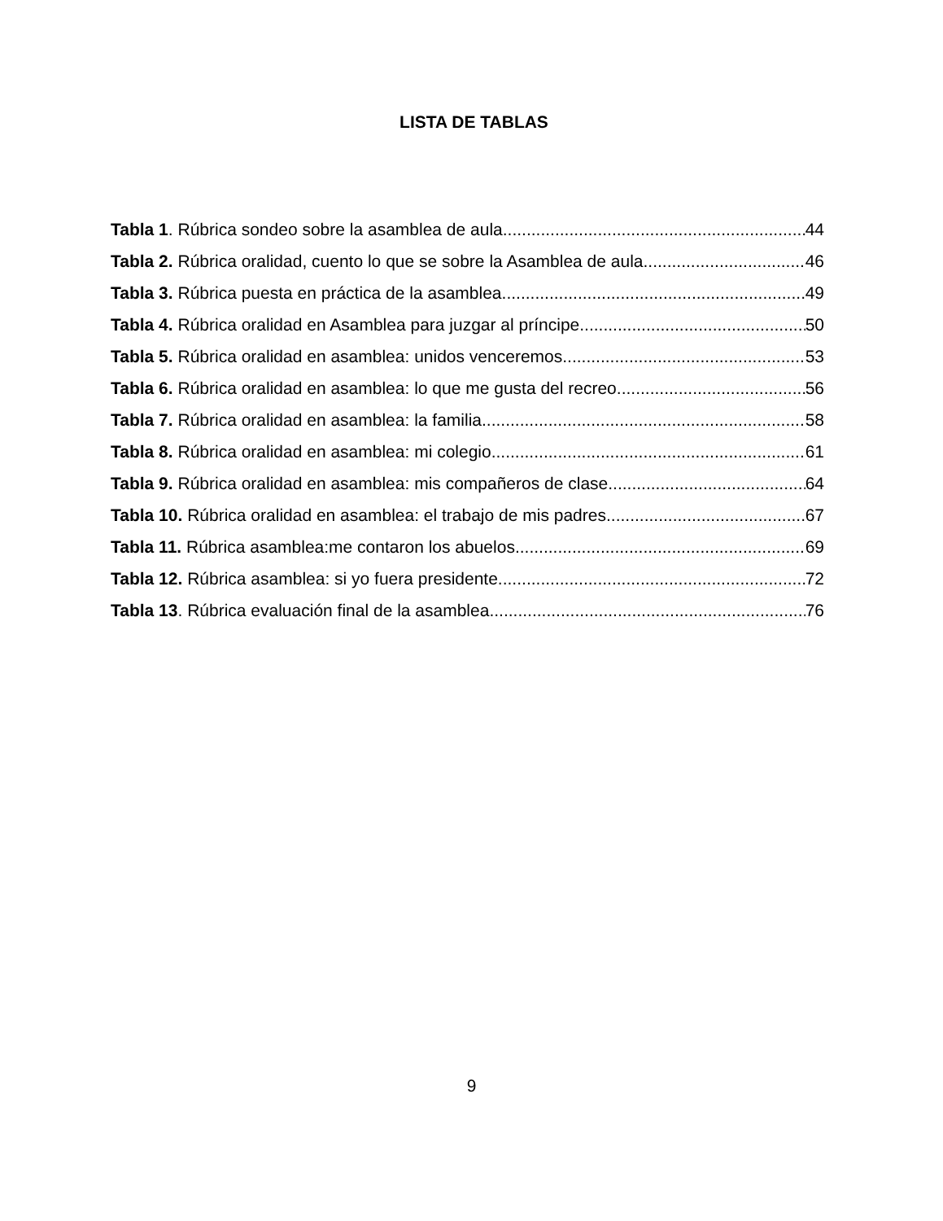LISTA DE TABLAS
Tabla 1. Rúbrica sondeo sobre la asamblea de aula. 44
Tabla 2. Rúbrica oralidad, cuento lo que se sobre la Asamblea de aula. 46
Tabla 3. Rúbrica puesta en práctica de la asamblea. 49
Tabla 4. Rúbrica oralidad en Asamblea para juzgar al príncipe. 50
Tabla 5. Rúbrica oralidad en asamblea: unidos venceremos. 53
Tabla 6. Rúbrica oralidad en asamblea: lo que me gusta del recreo. 56
Tabla 7. Rúbrica oralidad en asamblea: la familia. 58
Tabla 8. Rúbrica oralidad en asamblea: mi colegio. 61
Tabla 9. Rúbrica oralidad en asamblea: mis compañeros de clase. 64
Tabla 10. Rúbrica oralidad en asamblea: el trabajo de mis padres. 67
Tabla 11. Rúbrica asamblea:me contaron los abuelos. 69
Tabla 12. Rúbrica asamblea: si yo fuera presidente. 72
Tabla 13. Rúbrica evaluación final de la asamblea 76
9